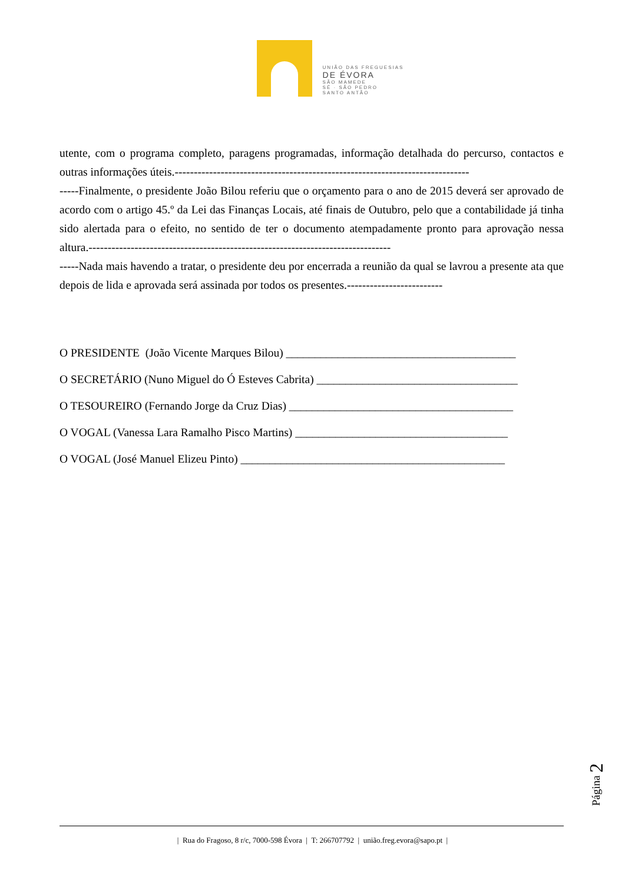UNIÃO DAS FREGUESIAS
DE ÉVORA
SÃO MAMEDE
SÉ · SÃO PEDRO
SANTO ANTÃO
utente, com o programa completo, paragens programadas, informação detalhada do percurso, contactos e outras informações úteis.-----------------------------------------------------------------------------
-----Finalmente, o presidente João Bilou referiu que o orçamento para o ano de 2015 deverá ser aprovado de acordo com o artigo 45.º da Lei das Finanças Locais, até finais de Outubro, pelo que a contabilidade já tinha sido alertada para o efeito, no sentido de ter o documento atempadamente pronto para aprovação nessa altura.-------------------------------------------------------------------------------
-----Nada mais havendo a tratar, o presidente deu por encerrada a reunião da qual se lavrou a presente ata que depois de lida e aprovada será assinada por todos os presentes.-------------------------
O PRESIDENTE (João Vicente Marques Bilou) ________________________________________
O SECRETÁRIO (Nuno Miguel do Ó Esteves Cabrita) ___________________________________
O TESOUREIRO (Fernando Jorge da Cruz Dias) _______________________________________
O VOGAL (Vanessa Lara Ramalho Pisco Martins) _____________________________________
O VOGAL (José Manuel Elizeu Pinto) ______________________________________________
Página 2
| Rua do Fragoso, 8 r/c, 7000-598 Évora | T: 266707792 | união.freg.evora@sapo.pt |